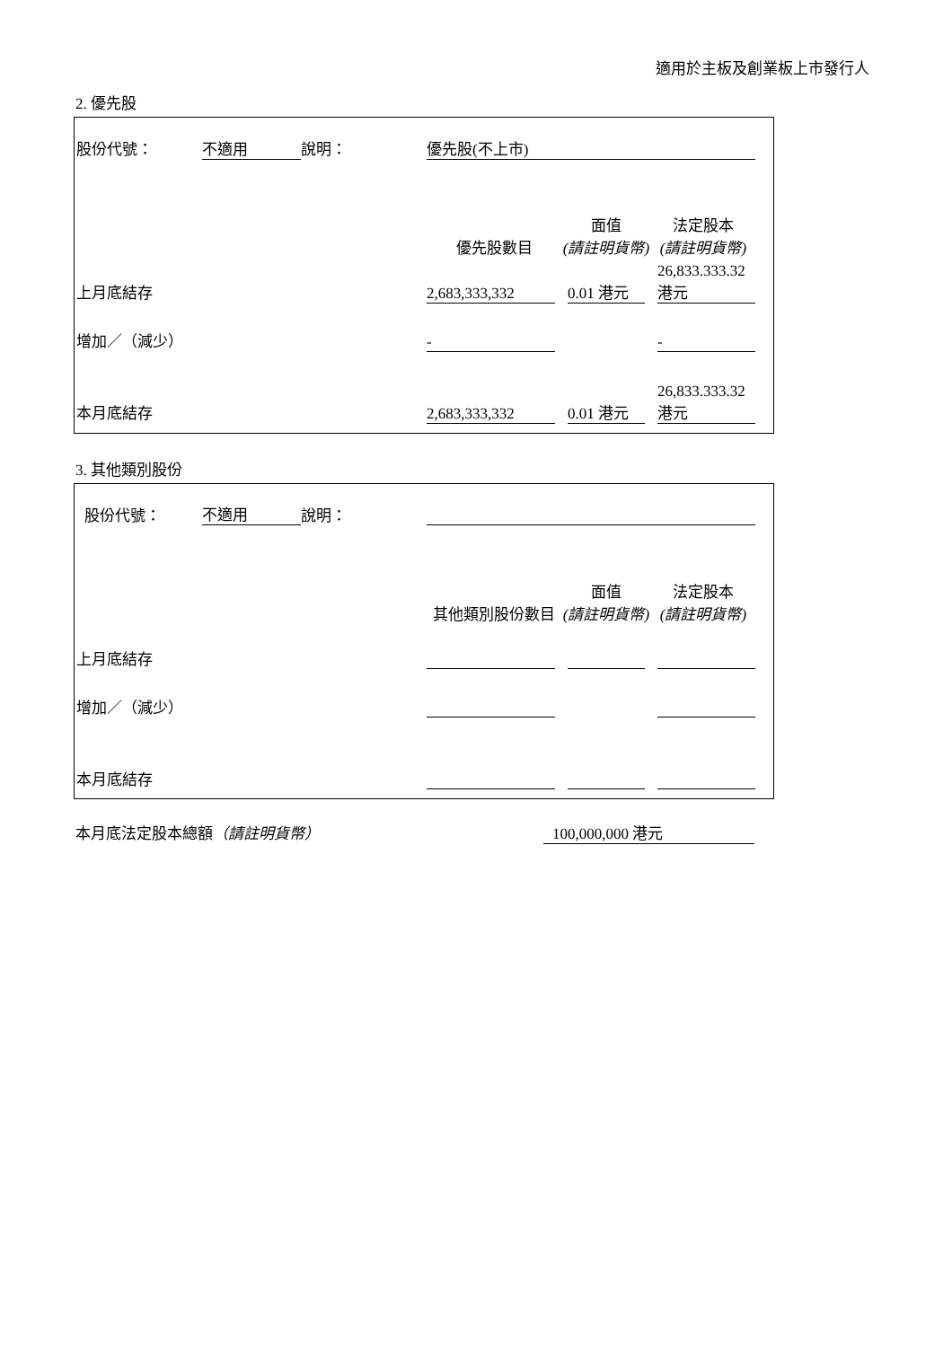適用於主板及創業板上市發行人
2. 優先股
| 股份代號： | 不適用 | 說明： | 優先股(不上市) | | |
| | | | 優先股數目 | 面值 (請註明貨幣) | 法定股本 (請註明貨幣) |
| 上月底結存 | | | 2,683,333,332 | 0.01 港元 | 26,833.333.32 港元 |
| 增加／（減少） | | | - | | - |
| 本月底結存 | | | 2,683,333,332 | 0.01 港元 | 26,833.333.32 港元 |
3. 其他類別股份
| 股份代號： | 不適用 | 說明： | | | |
| | | | 其他類別股份數目 | 面值 (請註明貨幣) | 法定股本 (請註明貨幣) |
| 上月底結存 | | | | | |
| 增加／（減少） | | | | | |
| 本月底結存 | | | | | |
本月底法定股本總額（請註明貨幣） 100,000,000 港元